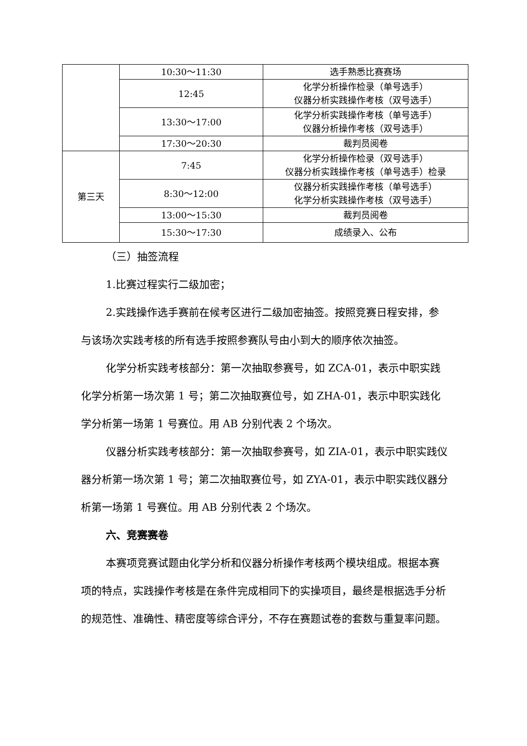| | 10:30～11:30 | 选手熟悉比赛赛场 |
| | 12:45 | 化学分析操作检录（单号选手） 仪器分析实践操作考核（双号选手） |
| | 13:30～17:00 | 化学分析实践操作考核（单号选手） 仪器分析操作考核（双号选手） |
| | 17:30～20:30 | 裁判员阅卷 |
| 第三天 | 7:45 | 化学分析操作检录（双号选手） 仪器分析实践操作考核（单号选手）检录 |
| | 8:30～12:00 | 仪器分析实践操作考核（单号选手） 化学分析实践操作考核（双号选手） |
| | 13:00～15:30 | 裁判员阅卷 |
| | 15:30～17:30 | 成绩录入、公布 |
（三）抽签流程
1.比赛过程实行二级加密；
2.实践操作选手赛前在候考区进行二级加密抽签。按照竞赛日程安排，参与该场次实践考核的所有选手按照参赛队号由小到大的顺序依次抽签。
化学分析实践考核部分：第一次抽取参赛号，如 ZCA-01，表示中职实践化学分析第一场次第 1 号；第二次抽取赛位号，如 ZHA-01，表示中职实践化学分析第一场第 1 号赛位。用 AB 分别代表 2 个场次。
仪器分析实践考核部分：第一次抽取参赛号，如 ZIA-01，表示中职实践仪器分析第一场次第 1 号；第二次抽取赛位号，如 ZYA-01，表示中职实践仪器分析第一场第 1 号赛位。用 AB 分别代表 2 个场次。
六、竞赛赛卷
本赛项竞赛试题由化学分析和仪器分析操作考核两个模块组成。根据本赛项的特点，实践操作考核是在条件完成相同下的实操项目，最终是根据选手分析的规范性、准确性、精密度等综合评分，不存在赛题试卷的套数与重复率问题。